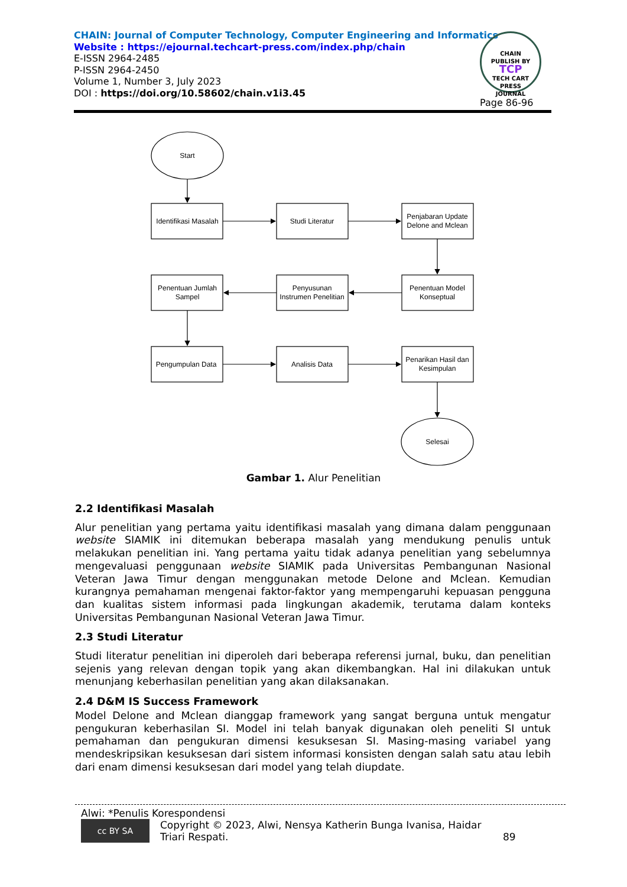CHAIN: Journal of Computer Technology, Computer Engineering and Informatics
Website : https://ejournal.techcart-press.com/index.php/chain
E-ISSN 2964-2485
P-ISSN 2964-2450
Volume 1, Number 3, July 2023
DOI : https://doi.org/10.58602/chain.v1i3.45
CHAIN
PUBLISH BY
TCP
TECH CART PRESS
JOURNAL
Page 86-96
Start
Identifikasi Masalah
Studi Literatur
Penjabaran Update
Delone and Mclean
Penentuan Jumlah
Sampel
Penyusunan
Instrumen Penelitian
Penentuan Model
Konseptual
Pengumpulan Data
Analisis Data
Penarikan Hasil dan
Kesimpulan
Selesai
Gambar 1. Alur Penelitian
2.2 Identifikasi Masalah
Alur penelitian yang pertama yaitu identifikasi masalah yang dimana dalam penggunaan website SIAMIK ini ditemukan beberapa masalah yang mendukung penulis untuk melakukan penelitian ini. Yang pertama yaitu tidak adanya penelitian yang sebelumnya mengevaluasi penggunaan website SIAMIK pada Universitas Pembangunan Nasional Veteran Jawa Timur dengan menggunakan metode Delone and Mclean. Kemudian kurangnya pemahaman mengenai faktor-faktor yang mempengaruhi kepuasan pengguna dan kualitas sistem informasi pada lingkungan akademik, terutama dalam konteks Universitas Pembangunan Nasional Veteran Jawa Timur.
2.3 Studi Literatur
Studi literatur penelitian ini diperoleh dari beberapa referensi jurnal, buku, dan penelitian sejenis yang relevan dengan topik yang akan dikembangkan. Hal ini dilakukan untuk menunjang keberhasilan penelitian yang akan dilaksanakan.
2.4 D&M IS Success Framework
Model Delone and Mclean dianggap framework yang sangat berguna untuk mengatur pengukuran keberhasilan SI. Model ini telah banyak digunakan oleh peneliti SI untuk pemahaman dan pengukuran dimensi kesuksesan SI. Masing-masing variabel yang mendeskripsikan kesuksesan dari sistem informasi konsisten dengan salah satu atau lebih dari enam dimensi kesuksesan dari model yang telah diupdate.
Alwi: *Penulis Korespondensi
cc BY SA Copyright © 2023, Alwi, Nensya Katherin Bunga Ivanisa, Haidar Triari Respati. 89